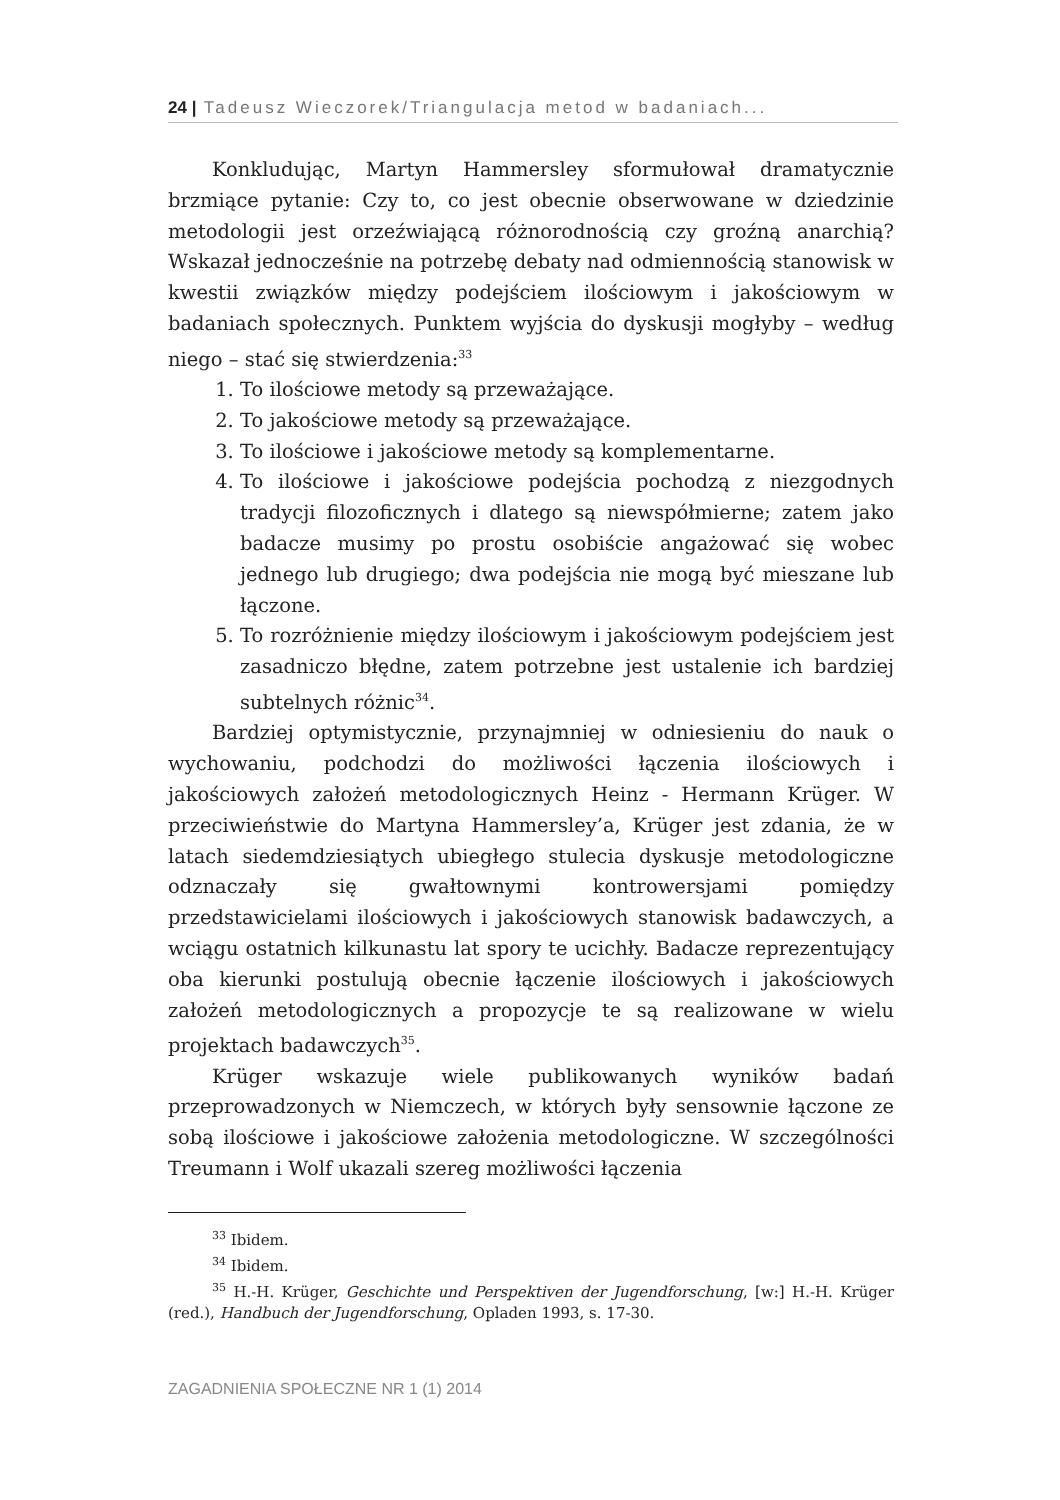24 | Tadeusz Wieczorek/Triangulacja metod w badaniach...
Konkludując, Martyn Hammersley sformułował dramatycznie brzmiące pytanie: Czy to, co jest obecnie obserwowane w dziedzinie metodologii jest orzeźwiającą różnorodnością czy groźną anarchią? Wskazał jednocześnie na potrzebę debaty nad odmiennością stanowisk w kwestii związków między podejściem ilościowym i jakościowym w badaniach społecznych. Punktem wyjścia do dyskusji mogłyby – według niego – stać się stwierdzenia:<sup>33</sup>
1. To ilościowe metody są przeważające.
2. To jakościowe metody są przeważające.
3. To ilościowe i jakościowe metody są komplementarne.
4. To ilościowe i jakościowe podejścia pochodzą z niezgodnych tradycji filozoficznych i dlatego są niewspółmierne; zatem jako badacze musimy po prostu osobiście angażować się wobec jednego lub drugiego; dwa podejścia nie mogą być mieszane lub łączone.
5. To rozróżnienie między ilościowym i jakościowym podejściem jest zasadniczo błędne, zatem potrzebne jest ustalenie ich bardziej subtelnych różnic<sup>34</sup>.
Bardziej optymistycznie, przynajmniej w odniesieniu do nauk o wychowaniu, podchodzi do możliwości łączenia ilościowych i jakościowych założeń metodologicznych Heinz - Hermann Krüger. W przeciwieństwie do Martyna Hammersley’a, Krüger jest zdania, że w latach siedemdziesiątych ubiegłego stulecia dyskusje metodologiczne odznaczały się gwałtownymi kontrowersjami pomiędzy przedstawicielami ilościowych i jakościowych stanowisk badawczych, a wciągu ostatnich kilkunastu lat spory te ucichły. Badacze reprezentujący oba kierunki postulują obecnie łączenie ilościowych i jakościowych założeń metodologicznych a propozycje te są realizowane w wielu projektach badawczych<sup>35</sup>.
Krüger wskazuje wiele publikowanych wyników badań przeprowadzonych w Niemczech, w których były sensownie łączone ze sobą ilościowe i jakościowe założenia metodologiczne. W szczególności Treumann i Wolf ukazali szereg możliwości łączenia
<sup>33</sup> Ibidem.
<sup>34</sup> Ibidem.
<sup>35</sup> H.-H. Krüger, Geschichte und Perspektiven der Jugendforschung, [w:] H.-H. Krüger (red.), Handbuch der Jugendforschung, Opladen 1993, s. 17-30.
ZAGADNIENIA SPOŁECZNE NR 1 (1) 2014